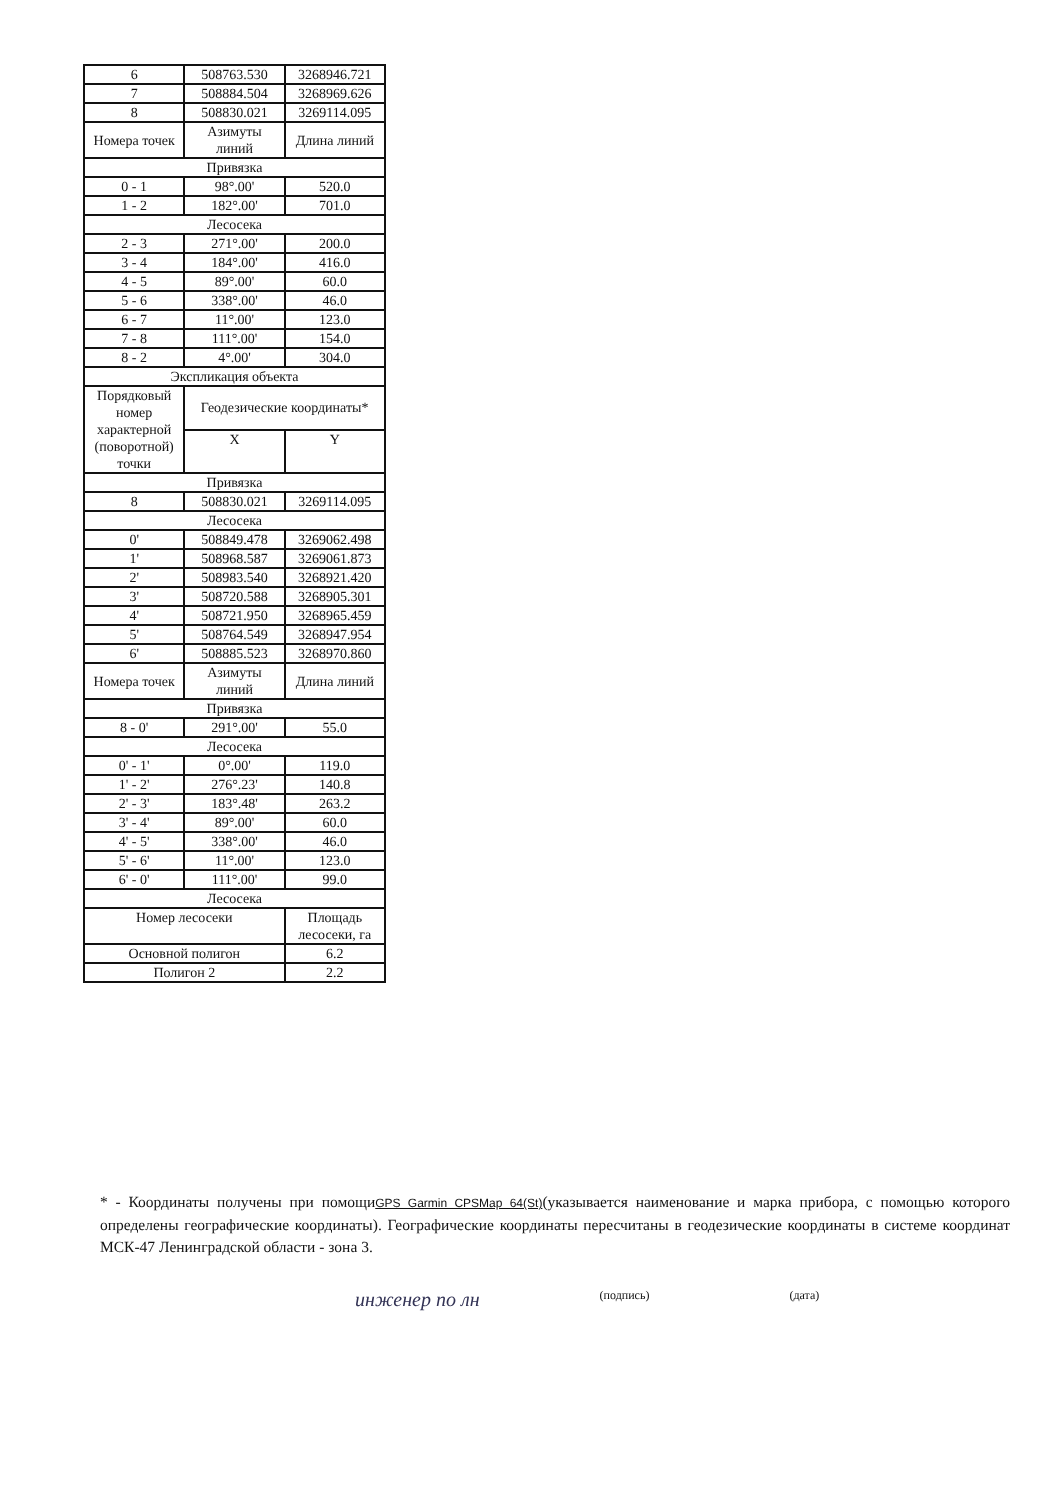| 6 | 508763.530 | 3268946.721 |
| 7 | 508884.504 | 3268969.626 |
| 8 | 508830.021 | 3269114.095 |
| Номера точек | Азимуты линий | Длина линий |
| Привязка | | |
| 0 - 1 | 98°.00' | 520.0 |
| 1 - 2 | 182°.00' | 701.0 |
| Лесосека | | |
| 2 - 3 | 271°.00' | 200.0 |
| 3 - 4 | 184°.00' | 416.0 |
| 4 - 5 | 89°.00' | 60.0 |
| 5 - 6 | 338°.00' | 46.0 |
| 6 - 7 | 11°.00' | 123.0 |
| 7 - 8 | 111°.00' | 154.0 |
| 8 - 2 | 4°.00' | 304.0 |
| Экспликация объекта | | |
| Порядковый номер характерной (поворотной) точки | Геодезические координаты* | |
| | X | Y |
| Привязка | | |
| 8 | 508830.021 | 3269114.095 |
| Лесосека | | |
| 0' | 508849.478 | 3269062.498 |
| 1' | 508968.587 | 3269061.873 |
| 2' | 508983.540 | 3268921.420 |
| 3' | 508720.588 | 3268905.301 |
| 4' | 508721.950 | 3268965.459 |
| 5' | 508764.549 | 3268947.954 |
| 6' | 508885.523 | 3268970.860 |
| Номера точек | Азимуты линий | Длина линий |
| Привязка | | |
| 8 - 0' | 291°.00' | 55.0 |
| Лесосека | | |
| 0' - 1' | 0°.00' | 119.0 |
| 1' - 2' | 276°.23' | 140.8 |
| 2' - 3' | 183°.48' | 263.2 |
| 3' - 4' | 89°.00' | 60.0 |
| 4' - 5' | 338°.00' | 46.0 |
| 5' - 6' | 11°.00' | 123.0 |
| 6' - 0' | 111°.00' | 99.0 |
| Лесосека | | |
| Номер лесосеки | | Площадь лесосеки, га |
| Основной полигон | | 6.2 |
| Полигон 2 | | 2.2 |
* - Координаты получены при помощиGPS Garmin CPSMap 64(St)(указывается наименование и марка прибора, с помощью которого определены географические координаты). Географические координаты пересчитаны в геодезические координаты в системе координат МСК-47 Ленинградской области - зона 3.
инженер по лн (подпись) (дата)